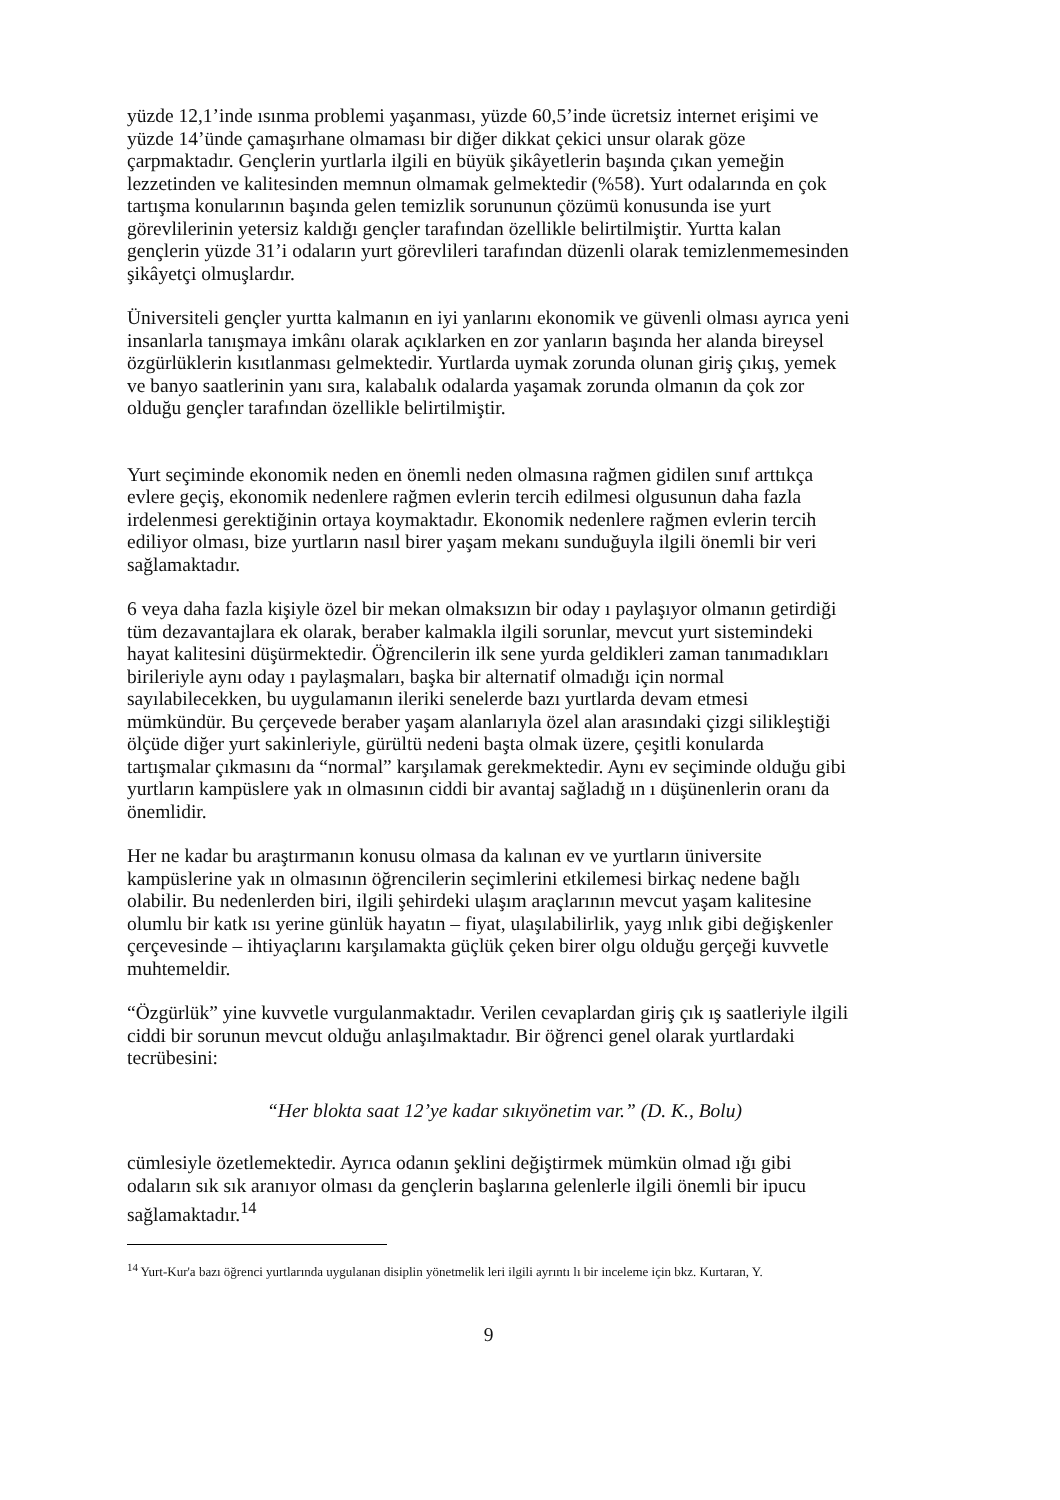yüzde 12,1’inde ısınma problemi yaşanması, yüzde 60,5’inde ücretsiz internet erişimi ve yüzde 14’ünde çamaşırhane olmaması bir diğer dikkat çekici unsur olarak göze çarpmaktadır. Gençlerin yurtlarla ilgili en büyük şikâyetlerin başında çıkan yemeğin lezzetinden ve kalitesinden memnun olmamak gelmektedir (%58). Yurt odalarında en çok tartışma konularının başında gelen temizlik sorununun çözümü konusunda ise yurt görevlilerinin yetersiz kaldığı gençler tarafından özellikle belirtilmiştir. Yurtta kalan gençlerin yüzde 31’i odaların yurt görevlileri tarafından düzenli olarak temizlenmemesinden şikâyetçi olmuşlardır.
Üniversiteli gençler yurtta kalmanın en iyi yanlarını ekonomik ve güvenli olması ayrıca yeni insanlarla tanışmaya imkânı olarak açıklarken en zor yanların başında her alanda bireysel özgürlüklerin kısıtlanması gelmektedir. Yurtlarda uymak zorunda olunan giriş çıkış, yemek ve banyo saatlerinin yanı sıra, kalabalık odalarda yaşamak zorunda olmanın da çok zor olduğu gençler tarafından özellikle belirtilmiştir.
Yurt seçiminde ekonomik neden en önemli neden olmasına rağmen gidilen sınıf arttıkça evlere geçiş, ekonomik nedenlere rağmen evlerin tercih edilmesi olgusunun daha fazla irdelenmesi gerektiğinin ortaya koymaktadır. Ekonomik nedenlere rağmen evlerin tercih ediliyor olması, bize yurtların nasıl birer yaşam mekanı sunduğuyla ilgili önemli bir veri sağlamaktadır.
6 veya daha fazla kişiyle özel bir mekan olmaksızın bir oday ı paylaşıyor olmanın getirdiği tüm dezavantajlara ek olarak, beraber kalmakla ilgili sorunlar, mevcut yurt sistemindeki hayat kalitesini düşürmektedir. Öğrencilerin ilk sene yurda geldikleri zaman tanımadıkları birileriyle aynı oday ı paylaşmaları, başka bir alternatif olmadığı için normal sayılabilecekken, bu uygulamanın ileriki senelerde bazı yurtlarda devam etmesi mümkündür. Bu çerçevede beraber yaşam alanlarıyla özel alan arasındaki çizgi silikleştiği ölçüde diğer yurt sakinleriyle, gürültü nedeni başta olmak üzere, çeşitli konularda tartışmalar çıkmasını da “normal” karşılamak gerekmektedir. Aynı ev seçiminde olduğu gibi yurtların kampüslere yak ın olmasının ciddi bir avantaj sağladığ ın ı düşünenlerin oranı da önemlidir.
Her ne kadar bu araştırmanın konusu olmasa da kalınan ev ve yurtların üniversite kampüslerine yak ın olmasının öğrencilerin seçimlerini etkilemesi birkaç nedene bağlı olabilir. Bu nedenlerden biri, ilgili şehirdeki ulaşım araçlarının mevcut yaşam kalitesine olumlu bir katk ısı yerine günlük hayatın – fiyat, ulaşılabilirlik, yayg ınlık gibi değişkenler çerçevesinde – ihtiyaçlarını karşılamakta güçlük çeken birer olgu olduğu gerçeği kuvvetle muhtemeldir.
“Özgürlük” yine kuvvetle vurgulanmaktadır. Verilen cevaplardan giriş çık ış saatleriyle ilgili ciddi bir sorunun mevcut olduğu anlaşılmaktadır. Bir öğrenci genel olarak yurtlardaki tecrübesini:
“Her blokta saat 12’ye kadar sıkıyönetim var.” (D. K., Bolu)
cümlesiyle özetlemektedir. Ayrıca odanın şeklini değiştirmek mümkün olmad ığı gibi odaların sık sık aranıyor olması da gençlerin başlarına gelenlerle ilgili önemli bir ipucu sağlamaktadır.<sup>14</sup>
<sup>14</sup> Yurt-Kur'a bazı öğrenci yurtlarında uygulanan disiplin yönetmelik leri ilgili ayrıntı lı bir inceleme için bkz. Kurtaran, Y.
9